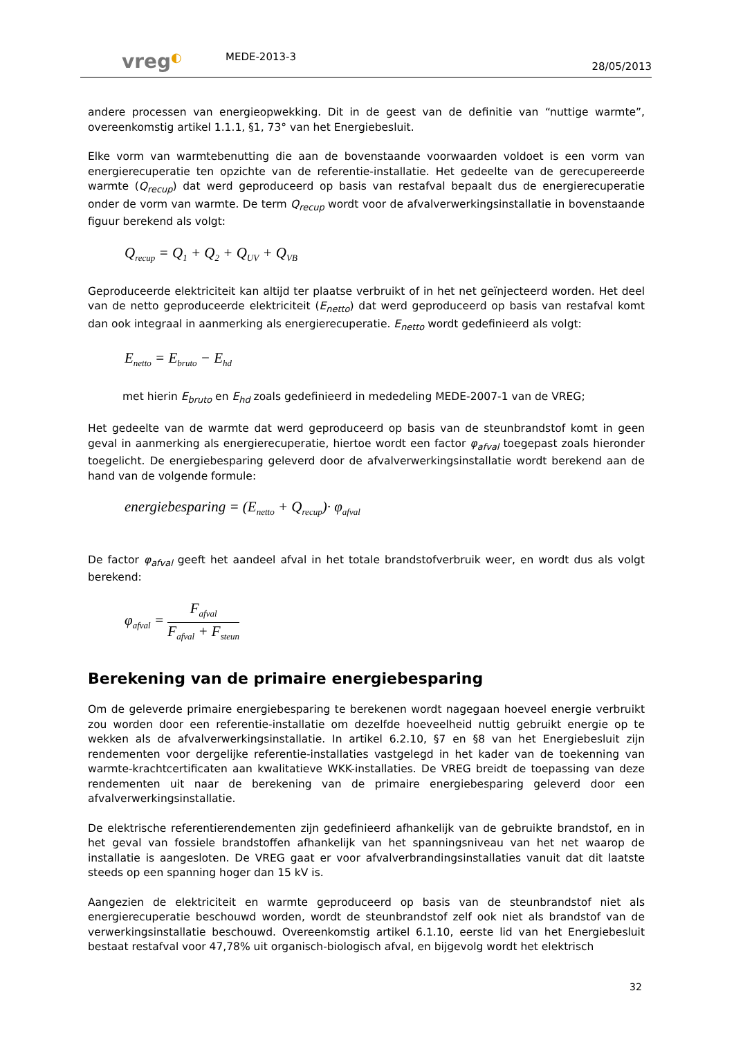vreg◐
MEDE-2013-3
28/05/2013
andere processen van energieopwekking. Dit in de geest van de definitie van “nuttige warmte”, overeenkomstig artikel 1.1.1, §1, 73° van het Energiebesluit.
Elke vorm van warmtebenutting die aan de bovenstaande voorwaarden voldoet is een vorm van energierecuperatie ten opzichte van de referentie-installatie. Het gedeelte van de gerecupereerde warmte (Q<sub>recup</sub>) dat werd geproduceerd op basis van restafval bepaalt dus de energierecuperatie onder de vorm van warmte. De term Q<sub>recup</sub> wordt voor de afvalverwerkingsinstallatie in bovenstaande figuur berekend als volgt:
Q<sub>recup</sub> = Q<sub>1</sub> + Q<sub>2</sub> + Q<sub>UV</sub> + Q<sub>VB</sub>
Geproduceerde elektriciteit kan altijd ter plaatse verbruikt of in het net geïnjecteerd worden. Het deel van de netto geproduceerde elektriciteit (E<sub>netto</sub>) dat werd geproduceerd op basis van restafval komt dan ook integraal in aanmerking als energierecuperatie. E<sub>netto</sub> wordt gedefinieerd als volgt:
E<sub>netto</sub> = E<sub>bruto</sub> − E<sub>hd</sub>
met hierin E<sub>bruto</sub> en E<sub>hd</sub> zoals gedefinieerd in mededeling MEDE-2007-1 van de VREG;
Het gedeelte van de warmte dat werd geproduceerd op basis van de steunbrandstof komt in geen geval in aanmerking als energierecuperatie, hiertoe wordt een factor φ<sub>afval</sub> toegepast zoals hieronder toegelicht. De energiebesparing geleverd door de afvalverwerkingsinstallatie wordt berekend aan de hand van de volgende formule:
energiebesparing = (E<sub>netto</sub> + Q<sub>recup</sub>)· φ<sub>afval</sub>
De factor φ<sub>afval</sub> geeft het aandeel afval in het totale brandstofverbruik weer, en wordt dus als volgt berekend:
φ<sub>afval</sub> =
F<sub>afval</sub>
F<sub>afval</sub> + F<sub>steun</sub>
Berekening van de primaire energiebesparing
Om de geleverde primaire energiebesparing te berekenen wordt nagegaan hoeveel energie verbruikt zou worden door een referentie-installatie om dezelfde hoeveelheid nuttig gebruikt energie op te wekken als de afvalverwerkingsinstallatie. In artikel 6.2.10, §7 en §8 van het Energiebesluit zijn rendementen voor dergelijke referentie-installaties vastgelegd in het kader van de toekenning van warmte-krachtcertificaten aan kwalitatieve WKK-installaties. De VREG breidt de toepassing van deze rendementen uit naar de berekening van de primaire energiebesparing geleverd door een afvalverwerkingsinstallatie.
De elektrische referentierendementen zijn gedefinieerd afhankelijk van de gebruikte brandstof, en in het geval van fossiele brandstoffen afhankelijk van het spanningsniveau van het net waarop de installatie is aangesloten. De VREG gaat er voor afvalverbrandingsinstallaties vanuit dat dit laatste steeds op een spanning hoger dan 15 kV is.
Aangezien de elektriciteit en warmte geproduceerd op basis van de steunbrandstof niet als energierecuperatie beschouwd worden, wordt de steunbrandstof zelf ook niet als brandstof van de verwerkingsinstallatie beschouwd. Overeenkomstig artikel 6.1.10, eerste lid van het Energiebesluit bestaat restafval voor 47,78% uit organisch-biologisch afval, en bijgevolg wordt het elektrisch
32